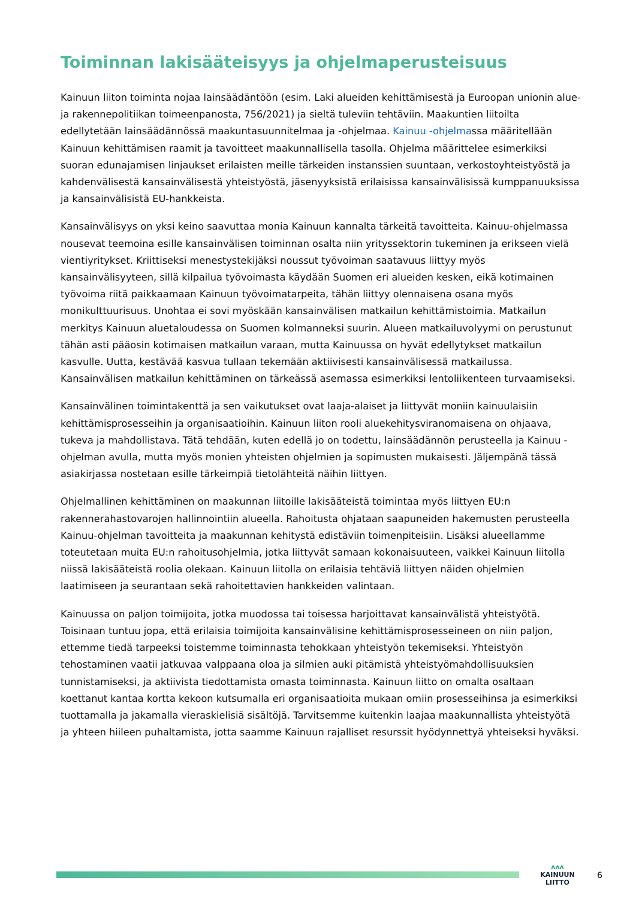Toiminnan lakisääteisyys ja ohjelmaperusteisuus
Kainuun liiton toiminta nojaa lainsäädäntöön (esim. Laki alueiden kehittämisestä ja Euroopan unionin alue- ja rakennepolitiikan toimeenpanosta, 756/2021) ja sieltä tuleviin tehtäviin. Maakuntien liitoilta edellytetään lainsäädännössä maakuntasuunnitelmaa ja -ohjelmaa. Kainuu -ohjelmassa määritellään Kainuun kehittämisen raamit ja tavoitteet maakunnallisella tasolla. Ohjelma määrittelee esimerkiksi suoran edunajamisen linjaukset erilaisten meille tärkeiden instanssien suuntaan, verkostoyhteistyöstä ja kahdenvälisestä kansainvälisestä yhteistyöstä, jäsenyyksistä erilaisissa kansainvälisissä kumppanuuksissa ja kansainvälisistä EU-hankkeista.
Kansainvälisyys on yksi keino saavuttaa monia Kainuun kannalta tärkeitä tavoitteita. Kainuu-ohjelmassa nousevat teemoina esille kansainvälisen toiminnan osalta niin yrityssektorin tukeminen ja erikseen vielä vientiyritykset. Kriittiseksi menestystekijäksi noussut työvoiman saatavuus liittyy myös kansainvälisyyteen, sillä kilpailua työvoimasta käydään Suomen eri alueiden kesken, eikä kotimainen työvoima riitä paikkaamaan Kainuun työvoimatarpeita, tähän liittyy olennaisena osana myös monikulttuurisuus. Unohtaa ei sovi myöskään kansainvälisen matkailun kehittämistoimia. Matkailun merkitys Kainuun aluetaloudessa on Suomen kolmanneksi suurin. Alueen matkailuvolyymi on perustunut tähän asti pääosin kotimaisen matkailun varaan, mutta Kainuussa on hyvät edellytykset matkailun kasvulle. Uutta, kestävää kasvua tullaan tekemään aktiivisesti kansainvälisessä matkailussa. Kansainvälisen matkailun kehittäminen on tärkeässä asemassa esimerkiksi lentoliikenteen turvaamiseksi.
Kansainvälinen toimintakenttä ja sen vaikutukset ovat laaja-alaiset ja liittyvät moniin kainuulaisiin kehittämisprosesseihin ja organisaatioihin. Kainuun liiton rooli aluekehitysviranomaisena on ohjaava, tukeva ja mahdollistava. Tätä tehdään, kuten edellä jo on todettu, lainsäädännön perusteella ja Kainuu -ohjelman avulla, mutta myös monien yhteisten ohjelmien ja sopimusten mukaisesti. Jäljempänä tässä asiakirjassa nostetaan esille tärkeimpiä tietolähteitä näihin liittyen.
Ohjelmallinen kehittäminen on maakunnan liitoille lakisääteistä toimintaa myös liittyen EU:n rakennerahastovarojen hallinnointiin alueella. Rahoitusta ohjataan saapuneiden hakemusten perusteella Kainuu-ohjelman tavoitteita ja maakunnan kehitystä edistäviin toimenpiteisiin. Lisäksi alueellamme toteutetaan muita EU:n rahoitusohjelmia, jotka liittyvät samaan kokonaisuuteen, vaikkei Kainuun liitolla niissä lakisääteistä roolia olekaan. Kainuun liitolla on erilaisia tehtäviä liittyen näiden ohjelmien laatimiseen ja seurantaan sekä rahoitettavien hankkeiden valintaan.
Kainuussa on paljon toimijoita, jotka muodossa tai toisessa harjoittavat kansainvälistä yhteistyötä. Toisinaan tuntuu jopa, että erilaisia toimijoita kansainvälisine kehittämisprosesseineen on niin paljon, ettemme tiedä tarpeeksi toistemme toiminnasta tehokkaan yhteistyön tekemiseksi. Yhteistyön tehostaminen vaatii jatkuvaa valppaana oloa ja silmien auki pitämistä yhteistyömahdollisuuksien tunnistamiseksi, ja aktiivista tiedottamista omasta toiminnasta. Kainuun liitto on omalta osaltaan koettanut kantaa kortta kekoon kutsumalla eri organisaatioita mukaan omiin prosesseihinsa ja esimerkiksi tuottamalla ja jakamalla vieraskielisiä sisältöjä. Tarvitsemme kuitenkin laajaa maakunnallista yhteistyötä ja yhteen hiileen puhaltamista, jotta saamme Kainuun rajalliset resurssit hyödynnettyä yhteiseksi hyväksi.
ᴧᴧᴧ
KAINUUN LIITTO
6